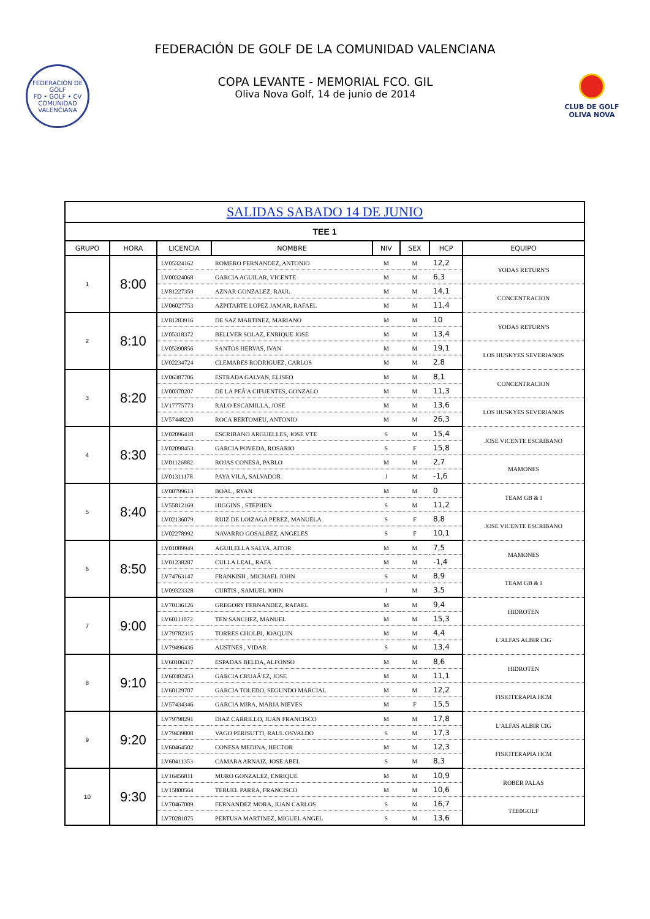FEDERACIÓN DE GOLF DE LA COMUNIDAD VALENCIANA
FEDERACION DE GOLF
FD • GOLF • CV
COMUNIDAD VALENCIANA
COPA LEVANTE - MEMORIAL FCO. GIL
Oliva Nova Golf, 14 de junio de 2014
CLUB DE GOLF
OLIVA NOVA
| SALIDAS SABADO 14 DE JUNIO | | | | | | | |
| TEE 1 | | | | | | | |
| GRUPO | HORA | LICENCIA | NOMBRE | NIV | SEX | HCP | EQUIPO |
| 1 | 8:00 | LV05324162 | ROMERO FERNANDEZ, ANTONIO | M | M | 12,2 | YODAS RETURN'S |
| | | LV00324068 | GARCIA AGUILAR, VICENTE | M | M | 6,3 | |
| | | LV81227359 | AZNAR GONZALEZ, RAUL | M | M | 14,1 | CONCENTRACION |
| | | LV06027753 | AZPITARTE LOPEZ JAMAR, RAFAEL | M | M | 11,4 | |
| 2 | 8:10 | LV81283916 | DE SAZ MARTINEZ, MARIANO | M | M | 10 | YODAS RETURN'S |
| | | LV05318372 | BELLVER SOLAZ, ENRIQUE JOSE | M | M | 13,4 | |
| | | LV05390856 | SANTOS HERVAS, IVAN | M | M | 19,1 | LOS HUSKYES SEVERIANOS |
| | | LV02234724 | CLEMARES RODRIGUEZ, CARLOS | M | M | 2,8 | |
| 3 | 8:20 | LV06387706 | ESTRADA GALVAN, ELISEO | M | M | 8,1 | CONCENTRACION |
| | | LV00370207 | DE LA PEÃ'A CIFUENTES, GONZALO | M | M | 11,3 | |
| | | LV17775773 | RALO ESCAMILLA, JOSE | M | M | 13,6 | LOS HUSKYES SEVERIANOS |
| | | LV57448220 | ROCA BERTOMEU, ANTONIO | M | M | 26,3 | |
| 4 | 8:30 | LV02096418 | ESCRIBANO ARGUELLES, JOSE VTE | S | M | 15,4 | JOSE VICENTE ESCRIBANO |
| | | LV02098453 | GARCIA POVEDA, ROSARIO | S | F | 15,8 | |
| | | LV01126882 | ROJAS CONESA, PABLO | M | M | 2,7 | MAMONES |
| | | LV01311178 | PAYA VILA, SALVADOR | J | M | -1,6 | |
| 5 | 8:40 | LV00799613 | BOAL , RYAN | M | M | 0 | TEAM GB & I |
| | | LV55812169 | HIGGINS , STEPHEN | S | M | 11,2 | |
| | | LV02136079 | RUIZ DE LOIZAGA PEREZ, MANUELA | S | F | 8,8 | JOSE VICENTE ESCRIBANO |
| | | LV02278992 | NAVARRO GOSALBEZ, ANGELES | S | F | 10,1 | |
| 6 | 8:50 | LV01089949 | AGUILELLA SALVA, AITOR | M | M | 7,5 | MAMONES |
| | | LV01238287 | CULLA LEAL, RAFA | M | M | -1,4 | |
| | | LV74763147 | FRANKISH , MICHAEL JOHN | S | M | 8,9 | TEAM GB & I |
| | | LV09323328 | CURTIS , SAMUEL JOHN | J | M | 3,5 | |
| 7 | 9:00 | LV70136126 | GREGORY FERNANDEZ, RAFAEL | M | M | 9,4 | HIDROTEN |
| | | LV60111072 | TEN SANCHEZ, MANUEL | M | M | 15,3 | |
| | | LV79782315 | TORRES CHOLBI, JOAQUIN | M | M | 4,4 | L'ALFAS ALBIR CIG |
| | | LV79496436 | AUSTNES , VIDAR | S | M | 13,4 | |
| 8 | 9:10 | LV60106317 | ESPADAS BELDA, ALFONSO | M | M | 8,6 | HIDROTEN |
| | | LV60382453 | GARCIA CRUAÃ'EZ, JOSE | M | M | 11,1 | |
| | | LV60129707 | GARCIA TOLEDO, SEGUNDO MARCIAL | M | M | 12,2 | FISIOTERAPIA HCM |
| | | LV57434346 | GARCIA MIRA, MARIA NIEVES | M | F | 15,5 | |
| 9 | 9:20 | LV79798291 | DIAZ CARRILLO, JUAN FRANCISCO | M | M | 17,8 | L'ALFAS ALBIR CIG |
| | | LV79439808 | VAGO PERISUTTI, RAUL OSVALDO | S | M | 17,3 | |
| | | LV60464502 | CONESA MEDINA, HECTOR | M | M | 12,3 | FISIOTERAPIA HCM |
| | | LV60411353 | CAMARA ARNAIZ, JOSE ABEL | S | M | 8,3 | |
| 10 | 9:30 | LV16456811 | MURO GONZALEZ, ENRIQUE | M | M | 10,9 | ROBER PALAS |
| | | LV15800564 | TERUEL PARRA, FRANCISCO | M | M | 10,6 | |
| | | LV70467009 | FERNANDEZ MORA, JUAN CARLOS | S | M | 16,7 | TEE0GOLF |
| | | LV70281075 | PERTUSA MARTINEZ, MIGUEL ANGEL | S | M | 13,6 | |